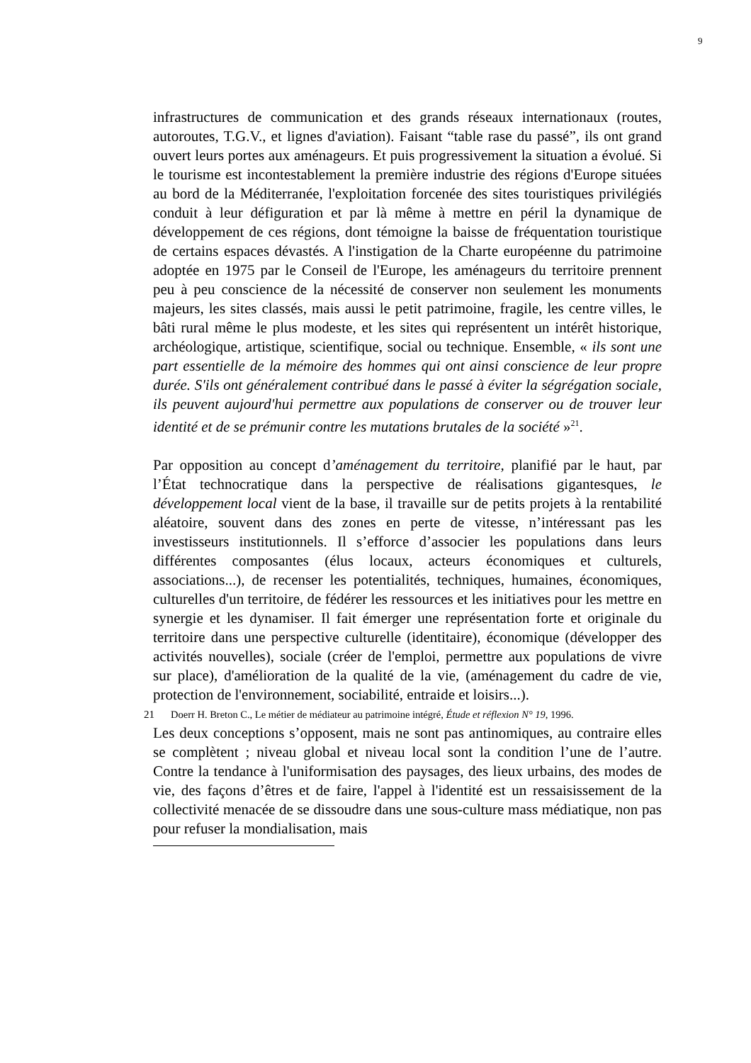9
infrastructures de communication et des grands réseaux internationaux (routes, autoroutes, T.G.V., et lignes d'aviation). Faisant “table rase du passé”, ils ont grand ouvert leurs portes aux aménageurs. Et puis progressivement la situation a évolué. Si le tourisme est incontestablement la première industrie des régions d'Europe situées au bord de la Méditerranée, l'exploitation forcenée des sites touristiques privilégiés conduit à leur défiguration et par là même à mettre en péril la dynamique de développement de ces régions, dont témoigne la baisse de fréquentation touristique de certains espaces dévastés. A l'instigation de la Charte européenne du patrimoine adoptée en 1975 par le Conseil de l'Europe, les aménageurs du territoire prennent peu à peu conscience de la nécessité de conserver non seulement les monuments majeurs, les sites classés, mais aussi le petit patrimoine, fragile, les centre villes, le bâti rural même le plus modeste, et les sites qui représentent un intérêt historique, archéologique, artistique, scientifique, social ou technique. Ensemble, « ils sont une part essentielle de la mémoire des hommes qui ont ainsi conscience de leur propre durée. S'ils ont généralement contribué dans le passé à éviter la ségrégation sociale, ils peuvent aujourd'hui permettre aux populations de conserver ou de trouver leur identité et de se prémunir contre les mutations brutales de la société »<sup>21</sup>.
Par opposition au concept d’aménagement du territoire, planifié par le haut, par l’État technocratique dans la perspective de réalisations gigantesques, le développement local vient de la base, il travaille sur de petits projets à la rentabilité aléatoire, souvent dans des zones en perte de vitesse, n’intéressant pas les investisseurs institutionnels. Il s’efforce d’associer les populations dans leurs différentes composantes (élus locaux, acteurs économiques et culturels, associations...), de recenser les potentialités, techniques, humaines, économiques, culturelles d'un territoire, de fédérer les ressources et les initiatives pour les mettre en synergie et les dynamiser. Il fait émerger une représentation forte et originale du territoire dans une perspective culturelle (identitaire), économique (développer des activités nouvelles), sociale (créer de l'emploi, permettre aux populations de vivre sur place), d'amélioration de la qualité de la vie, (aménagement du cadre de vie, protection de l'environnement, sociabilité, entraide et loisirs...).
Les deux conceptions s’opposent, mais ne sont pas antinomiques, au contraire elles se complètent ; niveau global et niveau local sont la condition l’une de l’autre. Contre la tendance à l'uniformisation des paysages, des lieux urbains, des modes de vie, des façons d’êtres et de faire, l'appel à l'identité est un ressaisissement de la collectivité menacée de se dissoudre dans une sous-culture mass médiatique, non pas pour refuser la mondialisation, mais
21 Doerr H. Breton C., Le métier de médiateur au patrimoine intégré, Étude et réflexion N° 19, 1996.